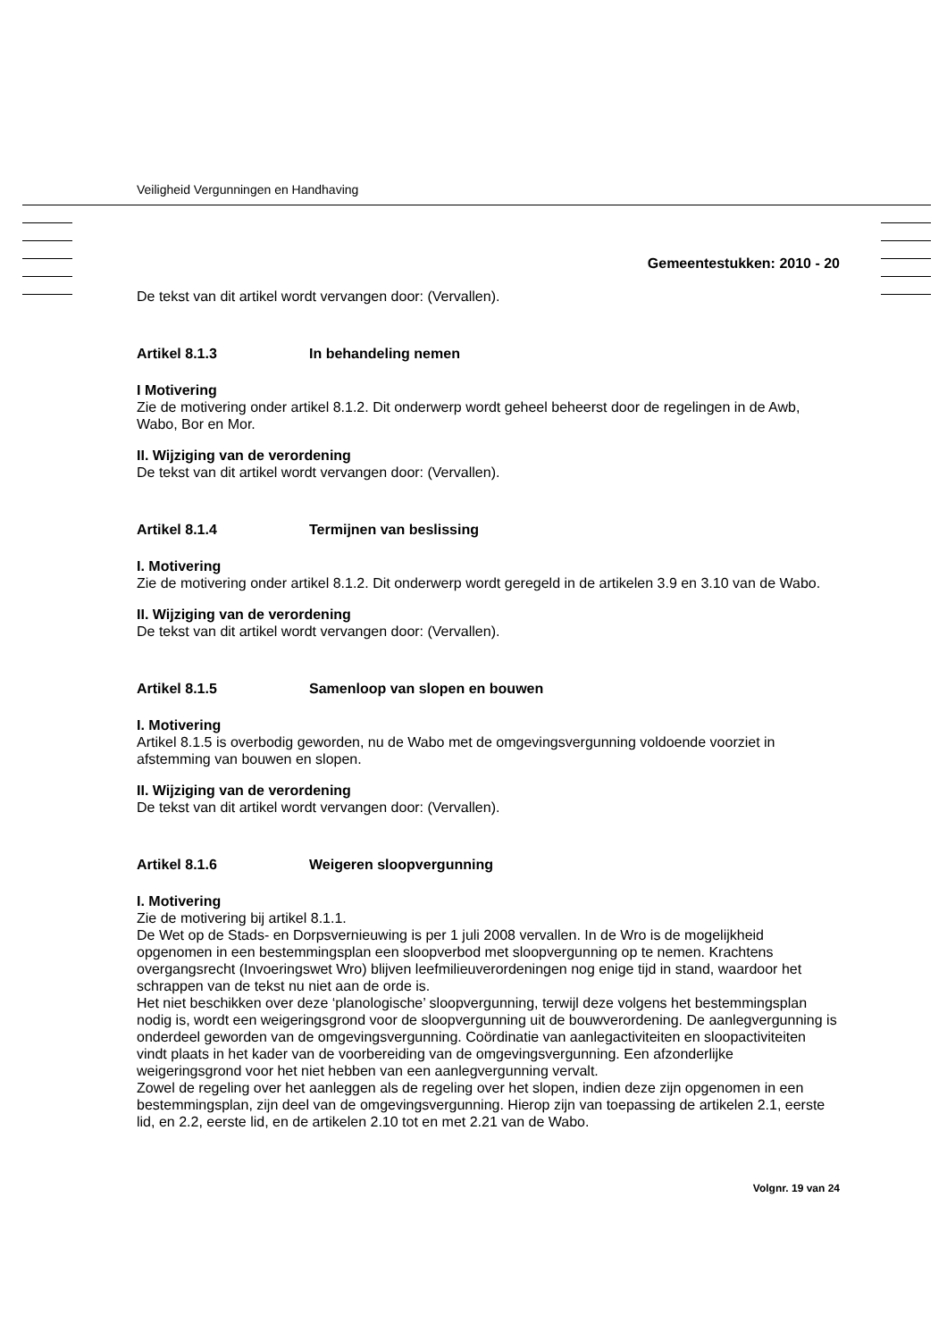Veiligheid Vergunningen en Handhaving
Gemeentestukken: 2010 - 20
De tekst van dit artikel wordt vervangen door: (Vervallen).
Artikel 8.1.3 In behandeling nemen
I Motivering
Zie de motivering onder artikel 8.1.2. Dit onderwerp wordt geheel beheerst door de regelingen in de Awb, Wabo, Bor en Mor.
II. Wijziging van de verordening
De tekst van dit artikel wordt vervangen door: (Vervallen).
Artikel 8.1.4 Termijnen van beslissing
I. Motivering
Zie de motivering onder artikel 8.1.2. Dit onderwerp wordt geregeld in de artikelen 3.9 en 3.10 van de Wabo.
II. Wijziging van de verordening
De tekst van dit artikel wordt vervangen door: (Vervallen).
Artikel 8.1.5 Samenloop van slopen en bouwen
I. Motivering
Artikel 8.1.5 is overbodig geworden, nu de Wabo met de omgevingsvergunning voldoende voorziet in afstemming van bouwen en slopen.
II. Wijziging van de verordening
De tekst van dit artikel wordt vervangen door: (Vervallen).
Artikel 8.1.6 Weigeren sloopvergunning
I. Motivering
Zie de motivering bij artikel 8.1.1.
De Wet op de Stads- en Dorpsvernieuwing is per 1 juli 2008 vervallen. In de Wro is de mogelijkheid opgenomen in een bestemmingsplan een sloopverbod met sloopvergunning op te nemen. Krachtens overgangsrecht (Invoeringswet Wro) blijven leefmilieuverordeningen nog enige tijd in stand, waardoor het schrappen van de tekst nu niet aan de orde is.
Het niet beschikken over deze ‘planologische’ sloopvergunning, terwijl deze volgens het bestemmingsplan nodig is, wordt een weigeringsgrond voor de sloopvergunning uit de bouwverordening. De aanlegvergunning is onderdeel geworden van de omgevingsvergunning. Coördinatie van aanlegactiviteiten en sloopactiviteiten vindt plaats in het kader van de voorbereiding van de omgevingsvergunning. Een afzonderlijke weigeringsgrond voor het niet hebben van een aanlegvergunning vervalt.
Zowel de regeling over het aanleggen als de regeling over het slopen, indien deze zijn opgenomen in een bestemmingsplan, zijn deel van de omgevingsvergunning. Hierop zijn van toepassing de artikelen 2.1, eerste lid, en 2.2, eerste lid, en de artikelen 2.10 tot en met 2.21 van de Wabo.
Volgnr. 19 van 24